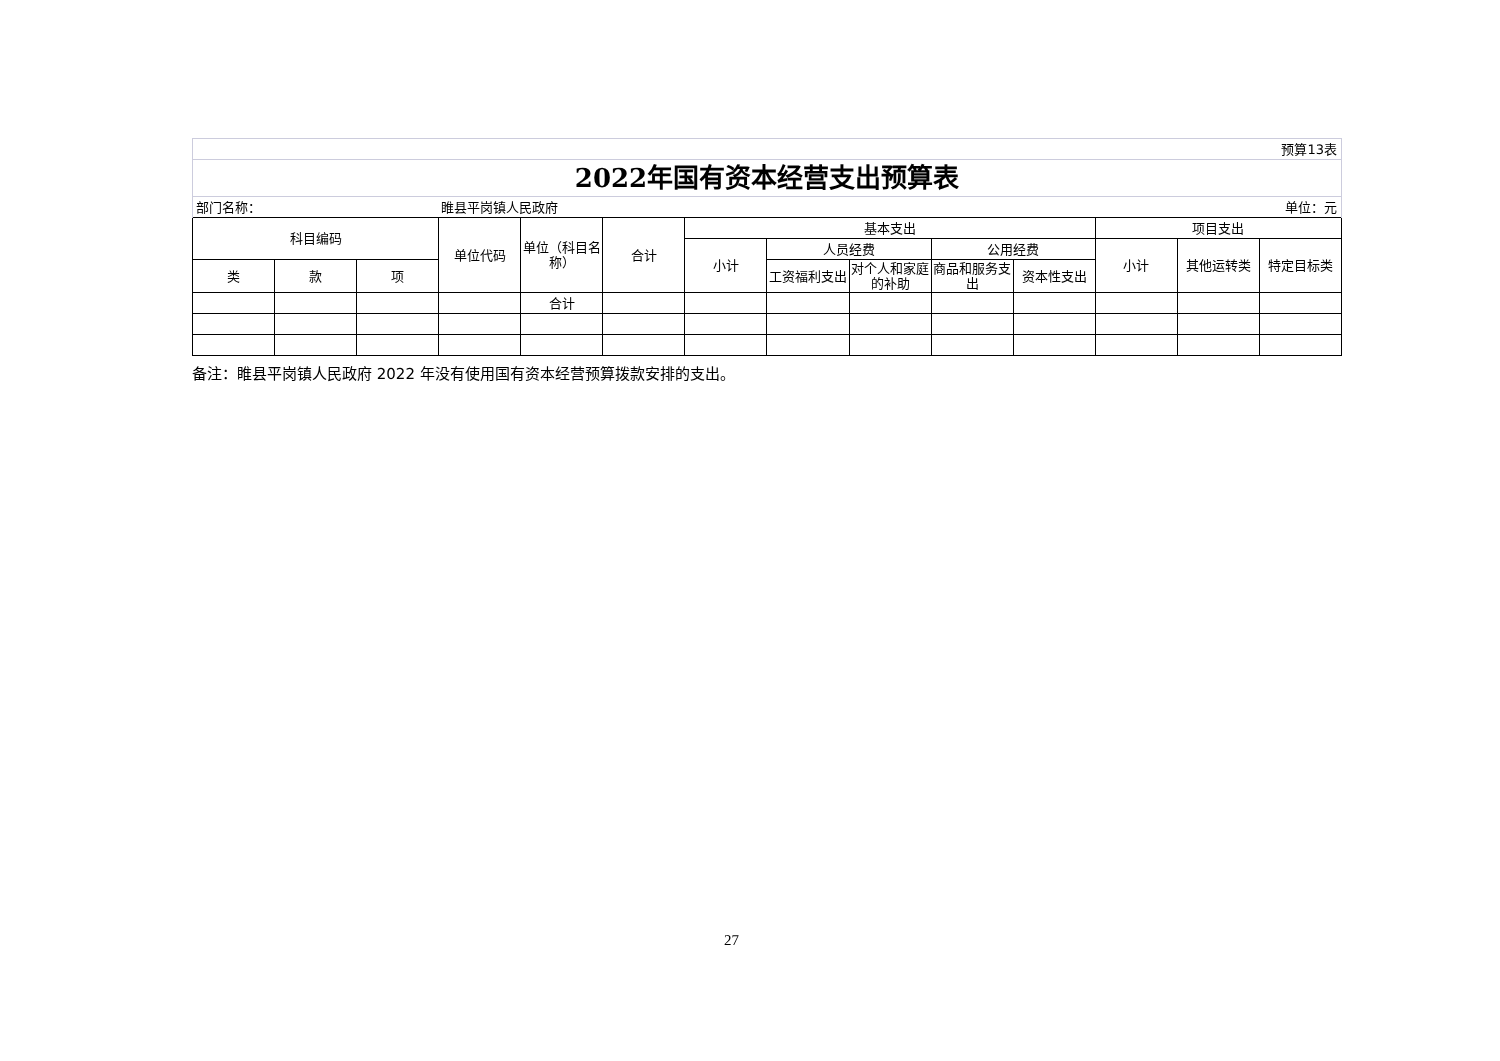| 预算13表 | | | | | | | | | | | | | |
| 2022年国有资本经营支出预算表 | | | | | | | | | | | | | |
| 部门名称： | | | 睢县平岗镇人民政府 | | | | | | | | | | 单位：元 |
| 科目编码 | | | 单位代码 | 单位（科目名称） | 合计 | 基本支出 | | | | | 项目支出 | | |
| | | | | | | 小计 | 人员经费 | | 公用经费 | | 小计 | 其他运转类 | 特定目标类 |
| 类 | 款 | 项 | | | | | 工资福利支出 | 对个人和家庭的补助 | 商品和服务支出 | 资本性支出 | | | |
| | | | | 合计 | | | | | | | | | |
备注：睢县平岗镇人民政府 2022 年没有使用国有资本经营预算拨款安排的支出。
27